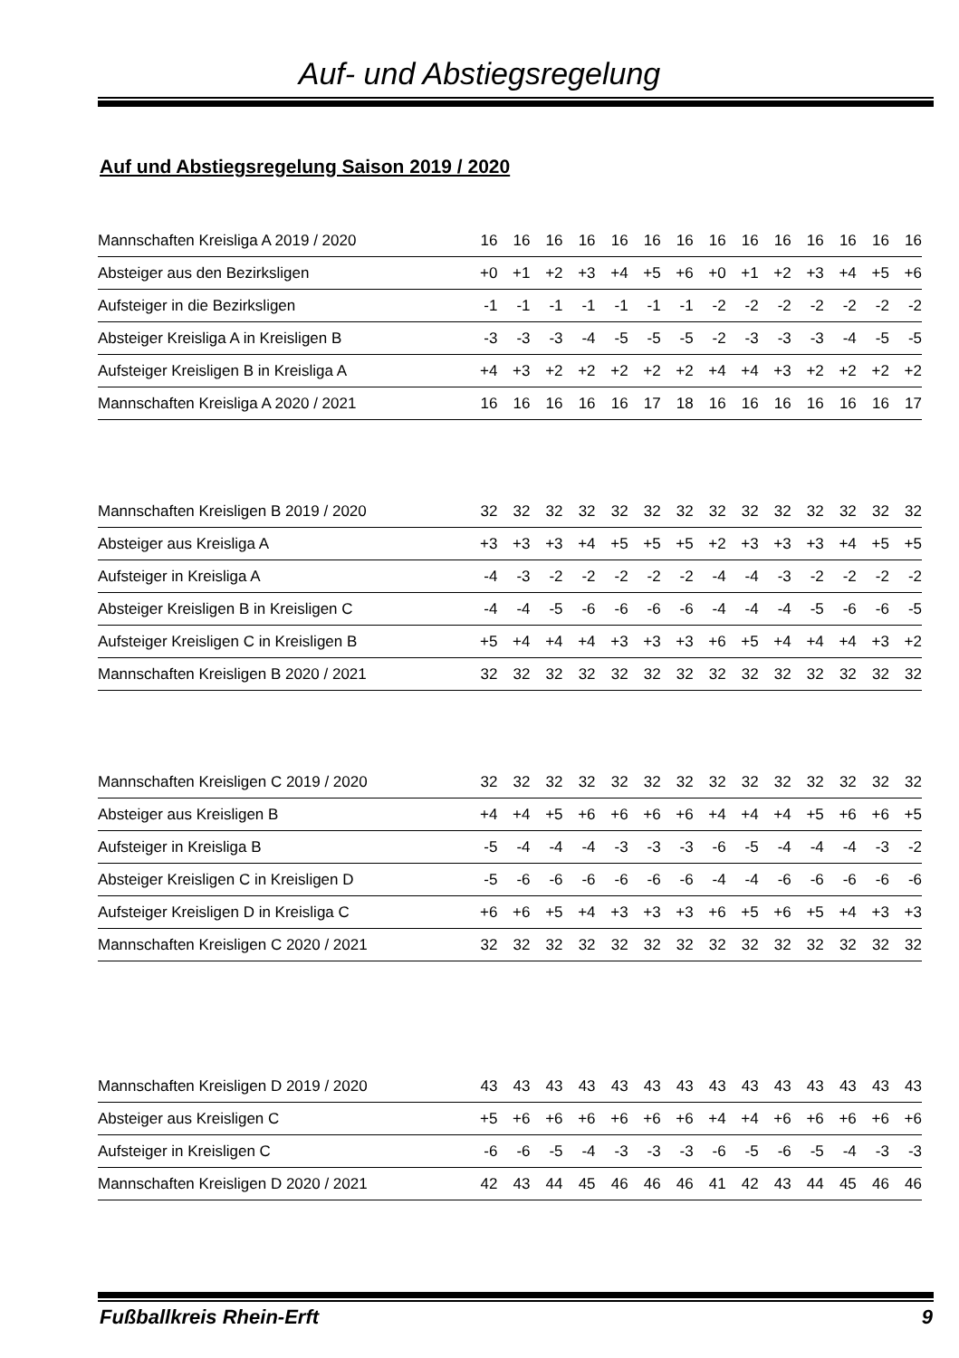Auf- und Abstiegsregelung
Auf und Abstiegsregelung Saison 2019 / 2020
| Mannschaften Kreisliga A 2019 / 2020 | 16 | 16 | 16 | 16 | 16 | 16 | 16 | 16 | 16 | 16 | 16 | 16 | 16 | 16 |
| Absteiger aus den Bezirksligen | +0 | +1 | +2 | +3 | +4 | +5 | +6 | +0 | +1 | +2 | +3 | +4 | +5 | +6 |
| Aufsteiger in die Bezirksligen | -1 | -1 | -1 | -1 | -1 | -1 | -1 | -2 | -2 | -2 | -2 | -2 | -2 | -2 |
| Absteiger Kreisliga A in Kreisligen B | -3 | -3 | -3 | -4 | -5 | -5 | -5 | -2 | -3 | -3 | -3 | -4 | -5 | -5 |
| Aufsteiger Kreisligen B in Kreisliga A | +4 | +3 | +2 | +2 | +2 | +2 | +2 | +4 | +4 | +3 | +2 | +2 | +2 | +2 |
| Mannschaften Kreisliga A 2020 / 2021 | 16 | 16 | 16 | 16 | 16 | 17 | 18 | 16 | 16 | 16 | 16 | 16 | 16 | 17 |
| Mannschaften Kreisligen B 2019 / 2020 | 32 | 32 | 32 | 32 | 32 | 32 | 32 | 32 | 32 | 32 | 32 | 32 | 32 | 32 |
| Absteiger aus Kreisliga A | +3 | +3 | +3 | +4 | +5 | +5 | +5 | +2 | +3 | +3 | +3 | +4 | +5 | +5 |
| Aufsteiger in Kreisliga A | -4 | -3 | -2 | -2 | -2 | -2 | -2 | -4 | -4 | -3 | -2 | -2 | -2 | -2 |
| Absteiger Kreisligen B in Kreisligen C | -4 | -4 | -5 | -6 | -6 | -6 | -6 | -4 | -4 | -4 | -5 | -6 | -6 | -5 |
| Aufsteiger Kreisligen C in Kreisligen B | +5 | +4 | +4 | +4 | +3 | +3 | +3 | +6 | +5 | +4 | +4 | +4 | +3 | +2 |
| Mannschaften Kreisligen B 2020 / 2021 | 32 | 32 | 32 | 32 | 32 | 32 | 32 | 32 | 32 | 32 | 32 | 32 | 32 | 32 |
| Mannschaften Kreisligen C 2019 / 2020 | 32 | 32 | 32 | 32 | 32 | 32 | 32 | 32 | 32 | 32 | 32 | 32 | 32 | 32 |
| Absteiger aus Kreisligen B | +4 | +4 | +5 | +6 | +6 | +6 | +6 | +4 | +4 | +4 | +5 | +6 | +6 | +5 |
| Aufsteiger in Kreisliga B | -5 | -4 | -4 | -4 | -3 | -3 | -3 | -6 | -5 | -4 | -4 | -4 | -3 | -2 |
| Absteiger Kreisligen C in Kreisligen D | -5 | -6 | -6 | -6 | -6 | -6 | -6 | -4 | -4 | -6 | -6 | -6 | -6 | -6 |
| Aufsteiger Kreisligen D in Kreisliga C | +6 | +6 | +5 | +4 | +3 | +3 | +3 | +6 | +5 | +6 | +5 | +4 | +3 | +3 |
| Mannschaften Kreisligen C 2020 / 2021 | 32 | 32 | 32 | 32 | 32 | 32 | 32 | 32 | 32 | 32 | 32 | 32 | 32 | 32 |
| Mannschaften Kreisligen D 2019 / 2020 | 43 | 43 | 43 | 43 | 43 | 43 | 43 | 43 | 43 | 43 | 43 | 43 | 43 | 43 |
| Absteiger aus Kreisligen C | +5 | +6 | +6 | +6 | +6 | +6 | +6 | +4 | +4 | +6 | +6 | +6 | +6 | +6 |
| Aufsteiger in Kreisligen C | -6 | -6 | -5 | -4 | -3 | -3 | -3 | -6 | -5 | -6 | -5 | -4 | -3 | -3 |
| Mannschaften Kreisligen D 2020 / 2021 | 42 | 43 | 44 | 45 | 46 | 46 | 46 | 41 | 42 | 43 | 44 | 45 | 46 | 46 |
Fußballkreis Rhein-Erft 9